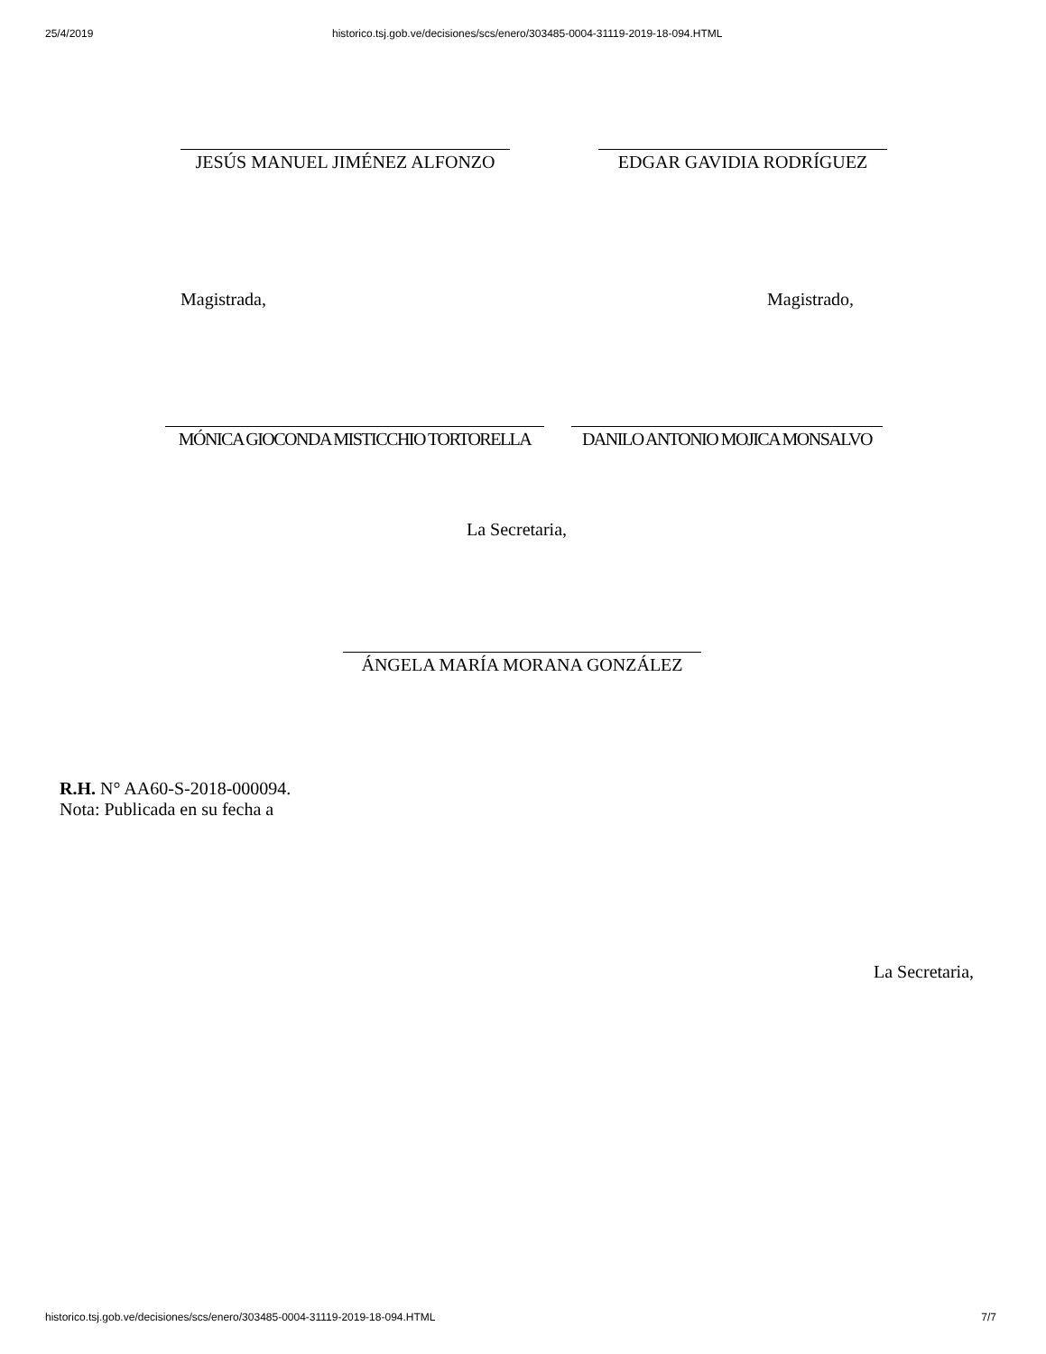25/4/2019 historico.tsj.gob.ve/decisiones/scs/enero/303485-0004-31119-2019-18-094.HTML
JESÚS MANUEL JIMÉNEZ ALFONZO EDGAR GAVIDIA RODRÍGUEZ
Magistrada, Magistrado,
MÓNICA GIOCONDA MISTICCHIO TORTORELLA
DANILO ANTONIO MOJICA MONSALVO
La Secretaria,
ÁNGELA MARÍA MORANA GONZÁLEZ
R.H. N° AA60-S-2018-000094.
Nota: Publicada en su fecha a
La Secretaria,
historico.tsj.gob.ve/decisiones/scs/enero/303485-0004-31119-2019-18-094.HTML 7/7